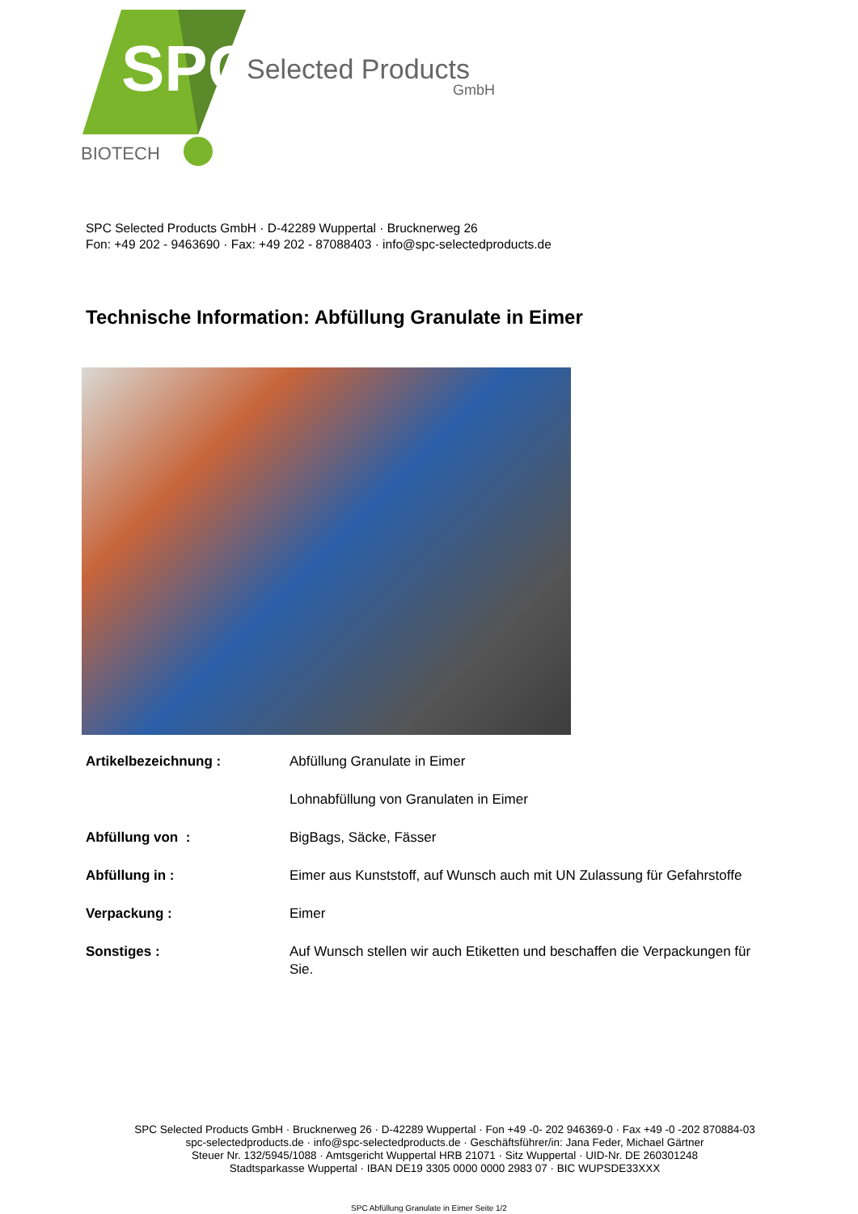SPC
Selected Products
GmbH
BIOTECH
SPC Selected Products GmbH · D-42289 Wuppertal · Brucknerweg 26
Fon: +49 202 - 9463690 · Fax: +49 202 - 87088403 · info@spc-selectedproducts.de
Technische Information: Abfüllung Granulate in Eimer
| Artikelbezeichnung : | Abfüllung Granulate in Eimer |
| | Lohnabfüllung von Granulaten in Eimer |
| Abfüllung von : | BigBags, Säcke, Fässer |
| Abfüllung in : | Eimer aus Kunststoff, auf Wunsch auch mit UN Zulassung für Gefahrstoffe |
| Verpackung : | Eimer |
| Sonstiges : | Auf Wunsch stellen wir auch Etiketten und beschaffen die Verpackungen für Sie. |
SPC Selected Products GmbH · Brucknerweg 26 · D-42289 Wuppertal · Fon +49 -0- 202 946369-0 · Fax +49 -0 -202 870884-03
spc-selectedproducts.de · info@spc-selectedproducts.de · Geschäftsführer/in: Jana Feder, Michael Gärtner
Steuer Nr. 132/5945/1088 · Amtsgericht Wuppertal HRB 21071 · Sitz Wuppertal · UID-Nr. DE 260301248
Stadtsparkasse Wuppertal · IBAN DE19 3305 0000 0000 2983 07 · BIC WUPSDE33XXX
SPC Abfüllung Granulate in Eimer Seite 1/2